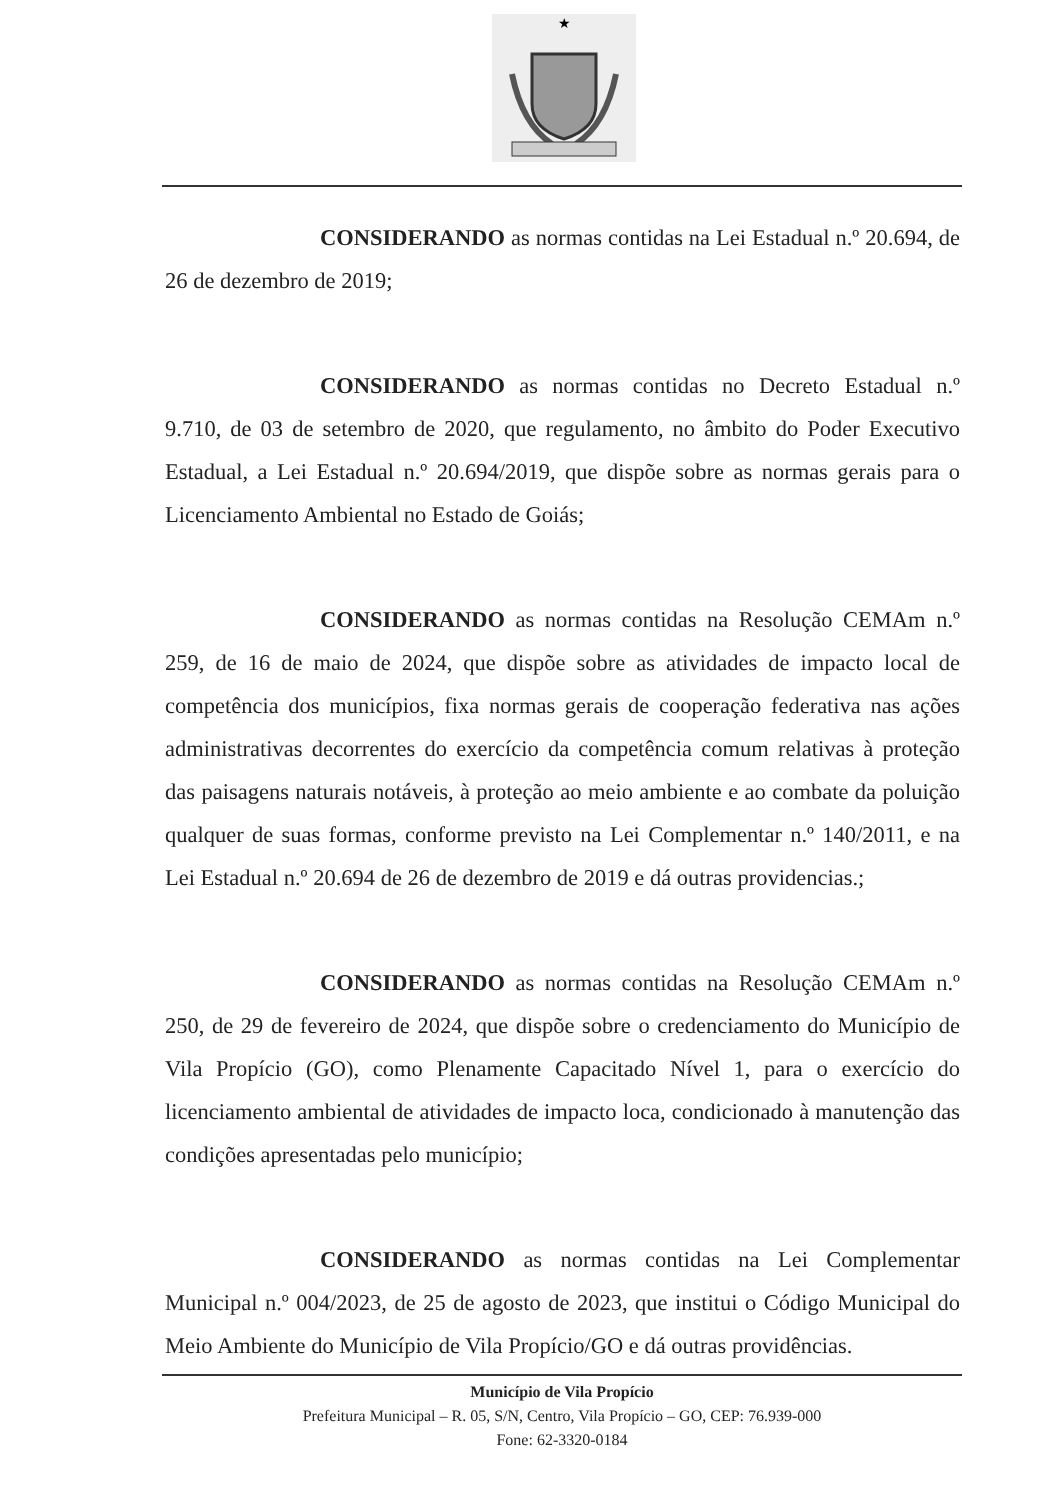★
CONSIDERANDO as normas contidas na Lei Estadual n.º 20.694, de 26 de dezembro de 2019;
CONSIDERANDO as normas contidas no Decreto Estadual n.º 9.710, de 03 de setembro de 2020, que regulamento, no âmbito do Poder Executivo Estadual, a Lei Estadual n.º 20.694/2019, que dispõe sobre as normas gerais para o Licenciamento Ambiental no Estado de Goiás;
CONSIDERANDO as normas contidas na Resolução CEMAm n.º 259, de 16 de maio de 2024, que dispõe sobre as atividades de impacto local de competência dos municípios, fixa normas gerais de cooperação federativa nas ações administrativas decorrentes do exercício da competência comum relativas à proteção das paisagens naturais notáveis, à proteção ao meio ambiente e ao combate da poluição qualquer de suas formas, conforme previsto na Lei Complementar n.º 140/2011, e na Lei Estadual n.º 20.694 de 26 de dezembro de 2019 e dá outras providencias.;
CONSIDERANDO as normas contidas na Resolução CEMAm n.º 250, de 29 de fevereiro de 2024, que dispõe sobre o credenciamento do Município de Vila Propício (GO), como Plenamente Capacitado Nível 1, para o exercício do licenciamento ambiental de atividades de impacto loca, condicionado à manutenção das condições apresentadas pelo município;
CONSIDERANDO as normas contidas na Lei Complementar Municipal n.º 004/2023, de 25 de agosto de 2023, que institui o Código Municipal do Meio Ambiente do Município de Vila Propício/GO e dá outras providências.
Município de Vila Propício
Prefeitura Municipal – R. 05, S/N, Centro, Vila Propício – GO, CEP: 76.939-000
Fone: 62-3320-0184